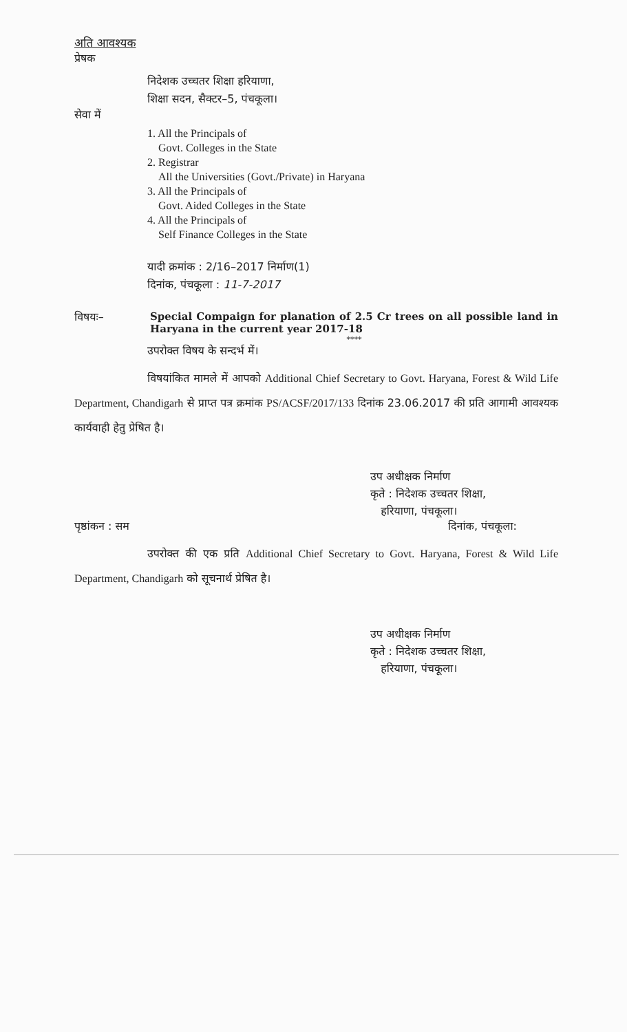अति आवश्यक
प्रेषक
निदेशक उच्चतर शिक्षा हरियाणा,
शिक्षा सदन, सैक्टर–5, पंचकूला।
सेवा में
1. All the Principals of
Govt. Colleges in the State
2. Registrar
All the Universities (Govt./Private) in Haryana
3. All the Principals of
Govt. Aided Colleges in the State
4. All the Principals of
Self Finance Colleges in the State
यादी क्रमांक : 2/16–2017 निर्माण(1)
दिनांक, पंचकूला : 11-7-2017
विषयः– Special Compaign for planation of 2.5 Cr trees on all possible land in Haryana in the current year 2017-18
****
उपरोक्त विषय के सन्दर्भ में।
विषयांकित मामले में आपको Additional Chief Secretary to Govt. Haryana, Forest & Wild Life Department, Chandigarh से प्राप्त पत्र क्रमांक PS/ACSF/2017/133 दिनांक 23.06.2017 की प्रति आगामी आवश्यक कार्यवाही हेतु प्रेषित है।
उप अधीक्षक निर्माण
कृते : निदेशक उच्चतर शिक्षा,
हरियाणा, पंचकूला।
पृष्ठांकन : सम दिनांक, पंचकूला:
उपरोक्त की एक प्रति Additional Chief Secretary to Govt. Haryana, Forest & Wild Life Department, Chandigarh को सूचनार्थ प्रेषित है।
उप अधीक्षक निर्माण
कृते : निदेशक उच्चतर शिक्षा,
हरियाणा, पंचकूला।